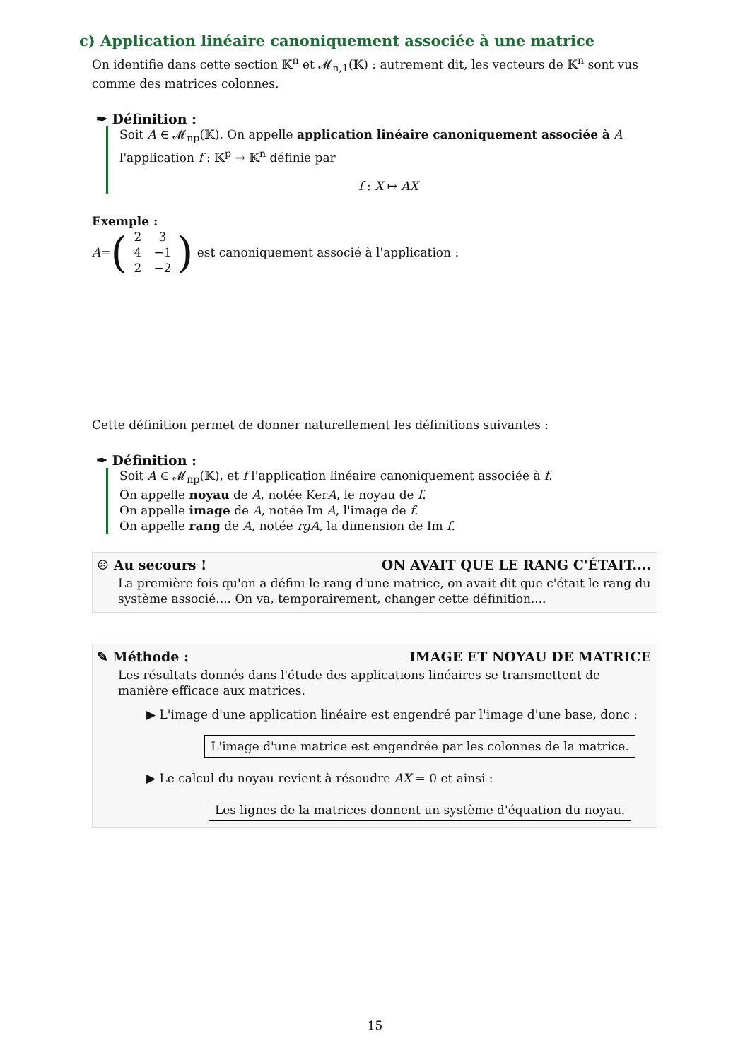c) Application linéaire canoniquement associée à une matrice
On identifie dans cette section 𝕂<sup>n</sup> et 𝓜<sub>n,1</sub>(𝕂) : autrement dit, les vecteurs de 𝕂<sup>n</sup> sont vus comme des matrices colonnes.
✒ Définition :
Soit A ∈ 𝓜<sub>np</sub>(𝕂). On appelle application linéaire canoniquement associée à A l'application f : 𝕂<sup>p</sup> → 𝕂<sup>n</sup> définie par
f : X ↦ AX
Exemple :
A = (2 3 4 −1 2 −2) est canoniquement associé à l'application :
Cette définition permet de donner naturellement les définitions suivantes :
✒ Définition :
Soit A ∈ 𝓜<sub>np</sub>(𝕂), et f l'application linéaire canoniquement associée à f.
On appelle noyau de A, notée KerA, le noyau de f.
On appelle image de A, notée Im A, l'image de f.
On appelle rang de A, notée rgA, la dimension de Im f.
☹ Au secours ! ON AVAIT QUE LE RANG C'ÉTAIT....
La première fois qu'on a défini le rang d'une matrice, on avait dit que c'était le rang du système associé.... On va, temporairement, changer cette définition....
✎ Méthode : IMAGE ET NOYAU DE MATRICE
Les résultats donnés dans l'étude des applications linéaires se transmettent de manière efficace aux matrices.
▶ L'image d'une application linéaire est engendré par l'image d'une base, donc :
L'image d'une matrice est engendrée par les colonnes de la matrice.
▶ Le calcul du noyau revient à résoudre AX = 0 et ainsi :
Les lignes de la matrices donnent un système d'équation du noyau.
15